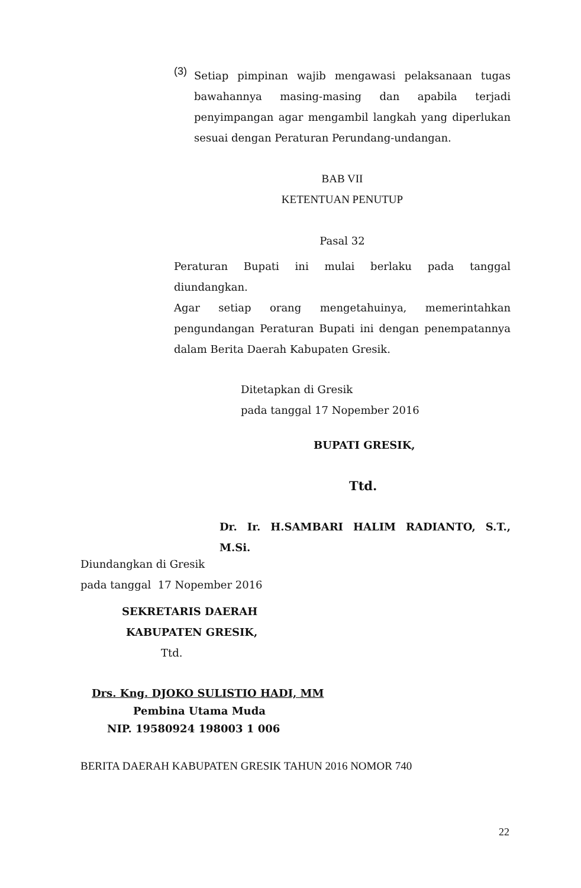(3)
Setiap pimpinan wajib mengawasi pelaksanaan tugas bawahannya masing-masing dan apabila terjadi penyimpangan agar mengambil langkah yang diperlukan sesuai dengan Peraturan Perundang-undangan.
BAB VII
KETENTUAN PENUTUP
Pasal 32
Peraturan Bupati ini mulai berlaku pada tanggal diundangkan.
Agar setiap orang mengetahuinya, memerintahkan pengundangan Peraturan Bupati ini dengan penempatannya dalam Berita Daerah Kabupaten Gresik.
Ditetapkan di Gresik
pada tanggal 17 Nopember 2016
BUPATI GRESIK,
Ttd.
Dr. Ir. H.SAMBARI HALIM RADIANTO, S.T., M.Si.
Diundangkan di Gresik
pada tanggal 17 Nopember 2016
SEKRETARIS DAERAH
KABUPATEN GRESIK,
Ttd.
Drs. Kng. DJOKO SULISTIO HADI, MM
Pembina Utama Muda
NIP. 19580924 198003 1 006
BERITA DAERAH KABUPATEN GRESIK TAHUN 2016 NOMOR 740
22